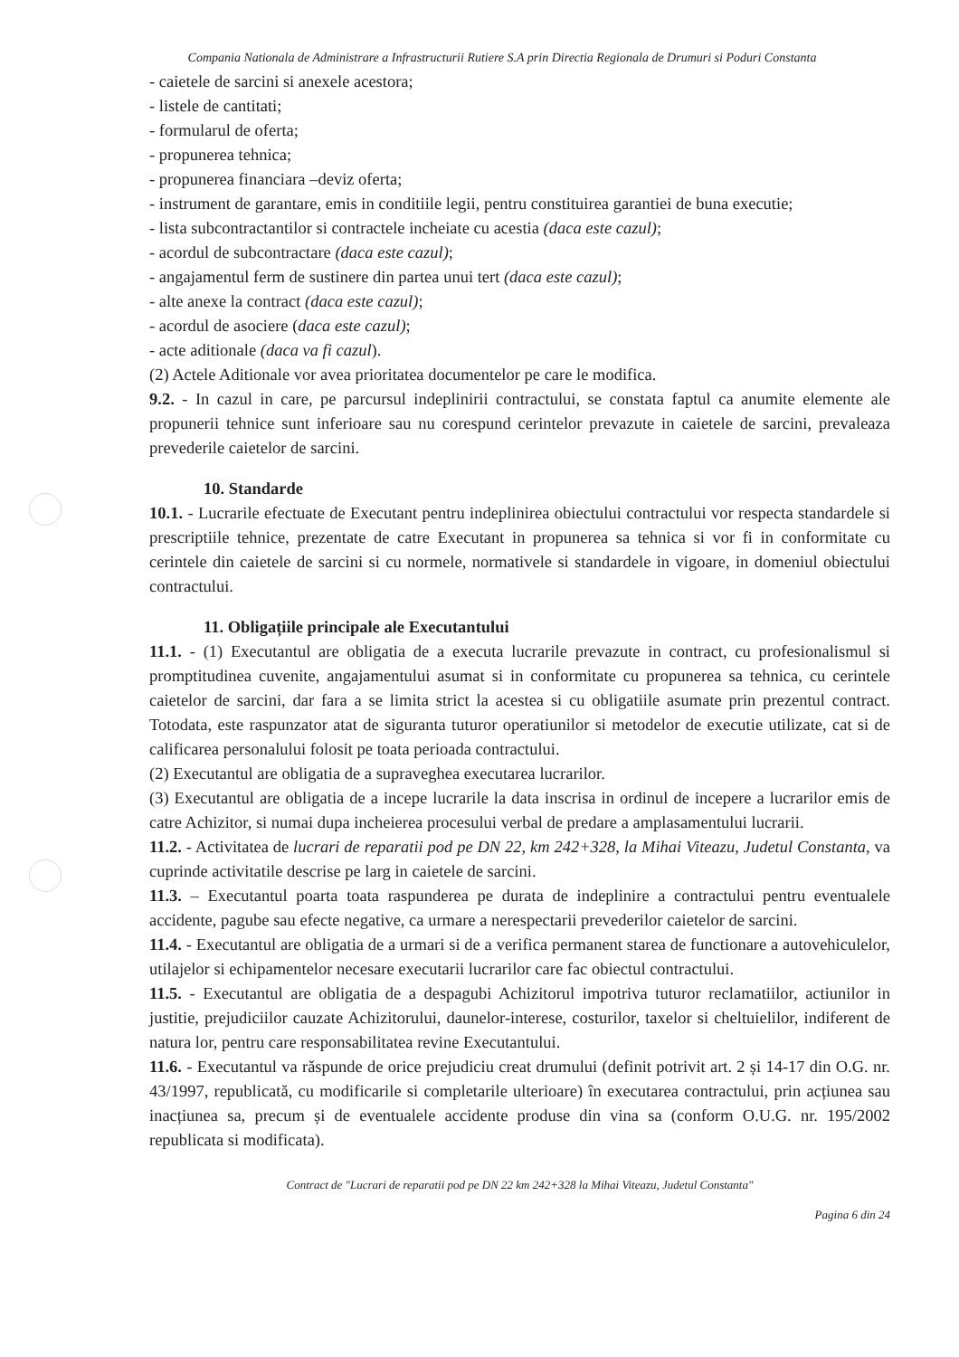Compania Nationala de Administrare a Infrastructurii Rutiere S.A prin Directia Regionala de Drumuri si Poduri Constanta
- caietele de sarcini si anexele acestora;
- listele de cantitati;
- formularul de oferta;
- propunerea tehnica;
- propunerea financiara –deviz oferta;
- instrument de garantare, emis in conditiile legii, pentru constituirea garantiei de buna executie;
- lista subcontractantilor si contractele incheiate cu acestia (daca este cazul);
- acordul de subcontractare (daca este cazul);
- angajamentul ferm de sustinere din partea unui tert (daca este cazul);
- alte anexe la contract (daca este cazul);
- acordul de asociere (daca este cazul);
- acte aditionale (daca va fi cazul).
(2) Actele Aditionale vor avea prioritatea documentelor pe care le modifica.
9.2. - In cazul in care, pe parcursul indeplinirii contractului, se constata faptul ca anumite elemente ale propunerii tehnice sunt inferioare sau nu corespund cerintelor prevazute in caietele de sarcini, prevaleaza prevederile caietelor de sarcini.
10. Standarde
10.1. - Lucrarile efectuate de Executant pentru indeplinirea obiectului contractului vor respecta standardele si prescriptiile tehnice, prezentate de catre Executant in propunerea sa tehnica si vor fi in conformitate cu cerintele din caietele de sarcini si cu normele, normativele si standardele in vigoare, in domeniul obiectului contractului.
11. Obligațiile principale ale Executantului
11.1. - (1) Executantul are obligatia de a executa lucrarile prevazute in contract, cu profesionalismul si promptitudinea cuvenite, angajamentului asumat si in conformitate cu propunerea sa tehnica, cu cerintele caietelor de sarcini, dar fara a se limita strict la acestea si cu obligatiile asumate prin prezentul contract. Totodata, este raspunzator atat de siguranta tuturor operatiunilor si metodelor de executie utilizate, cat si de calificarea personalului folosit pe toata perioada contractului.
(2) Executantul are obligatia de a supraveghea executarea lucrarilor.
(3) Executantul are obligatia de a incepe lucrarile la data inscrisa in ordinul de incepere a lucrarilor emis de catre Achizitor, si numai dupa incheierea procesului verbal de predare a amplasamentului lucrarii.
11.2. - Activitatea de lucrari de reparatii pod pe DN 22, km 242+328, la Mihai Viteazu, Judetul Constanta, va cuprinde activitatile descrise pe larg in caietele de sarcini.
11.3. – Executantul poarta toata raspunderea pe durata de indeplinire a contractului pentru eventualele accidente, pagube sau efecte negative, ca urmare a nerespectarii prevederilor caietelor de sarcini.
11.4. - Executantul are obligatia de a urmari si de a verifica permanent starea de functionare a autovehiculelor, utilajelor si echipamentelor necesare executarii lucrarilor care fac obiectul contractului.
11.5. - Executantul are obligatia de a despagubi Achizitorul impotriva tuturor reclamatiilor, actiunilor in justitie, prejudiciilor cauzate Achizitorului, daunelor-interese, costurilor, taxelor si cheltuielilor, indiferent de natura lor, pentru care responsabilitatea revine Executantului.
11.6. - Executantul va răspunde de orice prejudiciu creat drumului (definit potrivit art. 2 și 14-17 din O.G. nr. 43/1997, republicată, cu modificarile si completarile ulterioare) în executarea contractului, prin acțiunea sau inacțiunea sa, precum și de eventualele accidente produse din vina sa (conform O.U.G. nr. 195/2002 republicata si modificata).
Contract de "Lucrari de reparatii pod pe DN 22 km 242+328 la Mihai Viteazu, Judetul Constanta"
Pagina 6 din 24